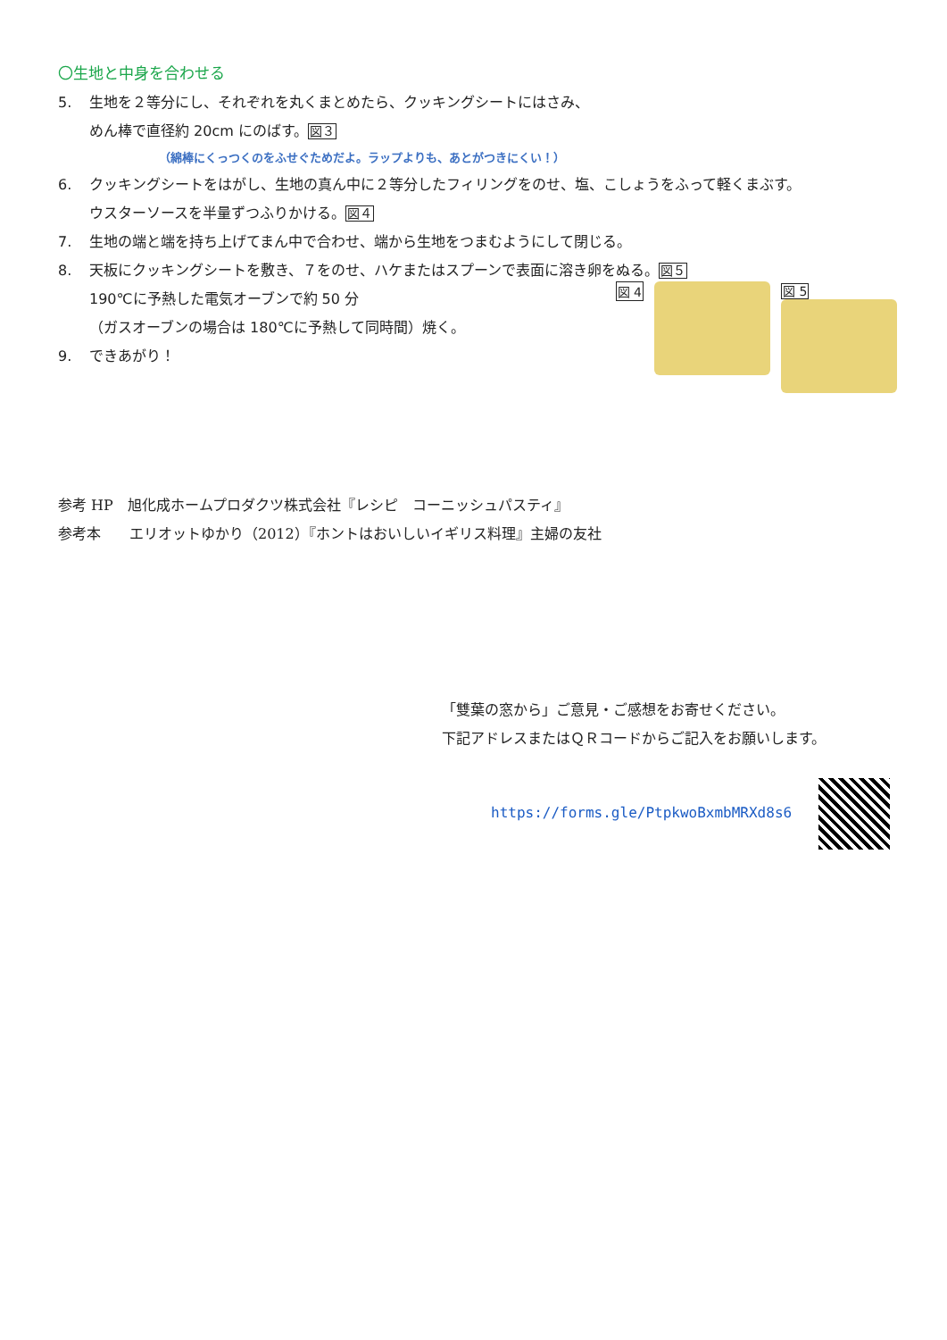〇生地と中身を合わせる
5. 生地を２等分にし、それぞれを丸くまとめたら、クッキングシートにはさみ、
めん棒で直径約 20cm にのばす。図３
（綿棒にくっつくのをふせぐためだよ。ラップよりも、あとがつきにくい！）
6. クッキングシートをはがし、生地の真ん中に２等分したフィリングをのせ、塩、こしょうをふって軽くまぶす。
ウスターソースを半量ずつふりかける。図４
7. 生地の端と端を持ち上げてまん中で合わせ、端から生地をつまむようにして閉じる。
8. 天板にクッキングシートを敷き、７をのせ、ハケまたはスプーンで表面に溶き卵をぬる。図５
190℃に予熱した電気オーブンで約 50 分
（ガスオーブンの場合は 180℃に予熱して同時間）焼く。
9. できあがり！
図 4 図 5
参考 HP　旭化成ホームプロダクツ株式会社『レシピ　コーニッシュパスティ』
参考本　　エリオットゆかり（2012）『ホントはおいしいイギリス料理』主婦の友社
「雙葉の窓から」ご意見・ご感想をお寄せください。
下記アドレスまたはＱＲコードからご記入をお願いします。
https://forms.gle/PtpkwoBxmbMRXd8s6